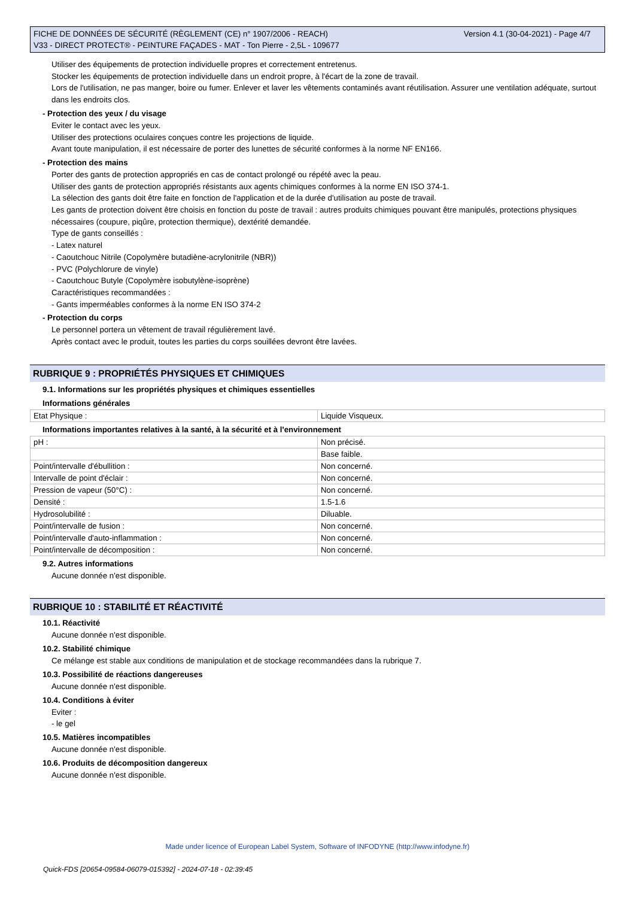Version 4.1 (30-04-2021) - Page 4/7 FICHE DE DONNÉES DE SÉCURITÉ (RÈGLEMENT (CE) n° 1907/2006 - REACH)
V33 - DIRECT PROTECT® - PEINTURE FAÇADES - MAT - Ton Pierre - 2,5L - 109677
Utiliser des équipements de protection individuelle propres et correctement entretenus.
Stocker les équipements de protection individuelle dans un endroit propre, à l'écart de la zone de travail.
Lors de l'utilisation, ne pas manger, boire ou fumer. Enlever et laver les vêtements contaminés avant réutilisation. Assurer une ventilation adéquate, surtout dans les endroits clos.
- Protection des yeux / du visage
Eviter le contact avec les yeux.
Utiliser des protections oculaires conçues contre les projections de liquide.
Avant toute manipulation, il est nécessaire de porter des lunettes de sécurité conformes à la norme NF EN166.
- Protection des mains
Porter des gants de protection appropriés en cas de contact prolongé ou répété avec la peau.
Utiliser des gants de protection appropriés résistants aux agents chimiques conformes à la norme EN ISO 374-1.
La sélection des gants doit être faite en fonction de l'application et de la durée d'utilisation au poste de travail.
Les gants de protection doivent être choisis en fonction du poste de travail : autres produits chimiques pouvant être manipulés, protections physiques nécessaires (coupure, piqûre, protection thermique), dextérité demandée.
Type de gants conseillés :
- Latex naturel
- Caoutchouc Nitrile (Copolymère butadiène-acrylonitrile (NBR))
- PVC (Polychlorure de vinyle)
- Caoutchouc Butyle (Copolymère isobutylène-isoprène)
Caractéristiques recommandées :
- Gants imperméables conformes à la norme EN ISO 374-2
- Protection du corps
Le personnel portera un vêtement de travail régulièrement lavé.
Après contact avec le produit, toutes les parties du corps souillées devront être lavées.
RUBRIQUE 9 : PROPRIÉTÉS PHYSIQUES ET CHIMIQUES
9.1. Informations sur les propriétés physiques et chimiques essentielles
Informations générales
| Etat Physique : | Liquide Visqueux. |
Informations importantes relatives à la santé, à la sécurité et à l'environnement
| pH : | Non précisé. |
| | Base faible. |
| Point/intervalle d'ébullition : | Non concerné. |
| Intervalle de point d'éclair : | Non concerné. |
| Pression de vapeur (50°C) : | Non concerné. |
| Densité : | 1.5-1.6 |
| Hydrosolubilité : | Diluable. |
| Point/intervalle de fusion : | Non concerné. |
| Point/intervalle d'auto-inflammation : | Non concerné. |
| Point/intervalle de décomposition : | Non concerné. |
9.2. Autres informations
Aucune donnée n'est disponible.
RUBRIQUE 10 : STABILITÉ ET RÉACTIVITÉ
10.1. Réactivité
Aucune donnée n'est disponible.
10.2. Stabilité chimique
Ce mélange est stable aux conditions de manipulation et de stockage recommandées dans la rubrique 7.
10.3. Possibilité de réactions dangereuses
Aucune donnée n'est disponible.
10.4. Conditions à éviter
Eviter :
- le gel
10.5. Matières incompatibles
Aucune donnée n'est disponible.
10.6. Produits de décomposition dangereux
Aucune donnée n'est disponible.
Made under licence of European Label System, Software of INFODYNE (http://www.infodyne.fr)
Quick-FDS [20654-09584-06079-015392] - 2024-07-18 - 02:39:45